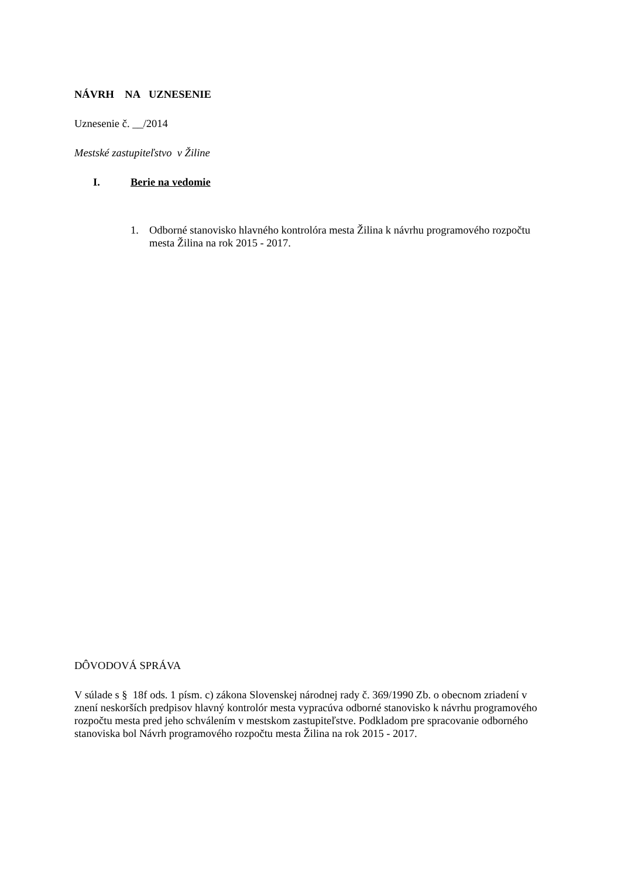NÁVRH NA UZNESENIE
Uznesenie č. __/2014
Mestské zastupiteľstvo v Žiline
I. Berie na vedomie
1. Odborné stanovisko hlavného kontrolóra mesta Žilina k návrhu programového rozpočtu mesta Žilina na rok 2015 - 2017.
DÔVODOVÁ SPRÁVA
V súlade s § 18f ods. 1 písm. c) zákona Slovenskej národnej rady č. 369/1990 Zb. o obecnom zriadení v znení neskorších predpisov hlavný kontrolór mesta vypracúva odborné stanovisko k návrhu programového rozpočtu mesta pred jeho schválením v mestskom zastupiteľstve. Podkladom pre spracovanie odborného stanoviska bol Návrh programového rozpočtu mesta Žilina na rok 2015 - 2017.